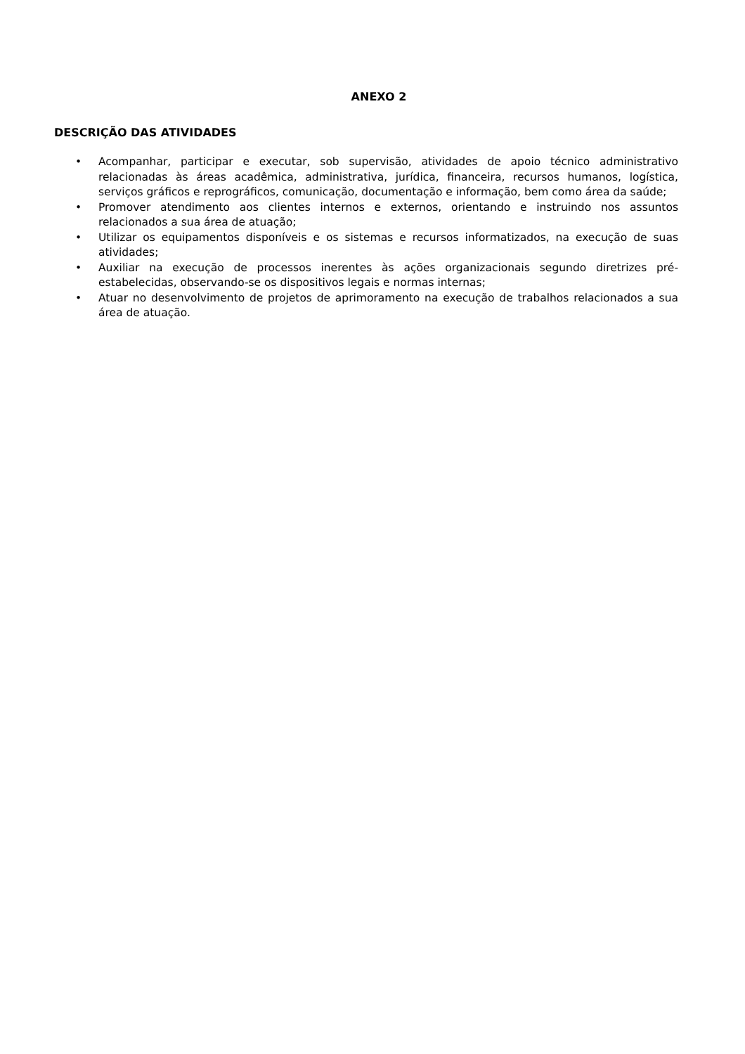ANEXO 2
DESCRIÇÃO DAS ATIVIDADES
• Acompanhar, participar e executar, sob supervisão, atividades de apoio técnico administrativo relacionadas às áreas acadêmica, administrativa, jurídica, financeira, recursos humanos, logística, serviços gráficos e reprográficos, comunicação, documentação e informação, bem como área da saúde;
• Promover atendimento aos clientes internos e externos, orientando e instruindo nos assuntos relacionados a sua área de atuação;
• Utilizar os equipamentos disponíveis e os sistemas e recursos informatizados, na execução de suas atividades;
• Auxiliar na execução de processos inerentes às ações organizacionais segundo diretrizes pré-estabelecidas, observando-se os dispositivos legais e normas internas;
• Atuar no desenvolvimento de projetos de aprimoramento na execução de trabalhos relacionados a sua área de atuação.